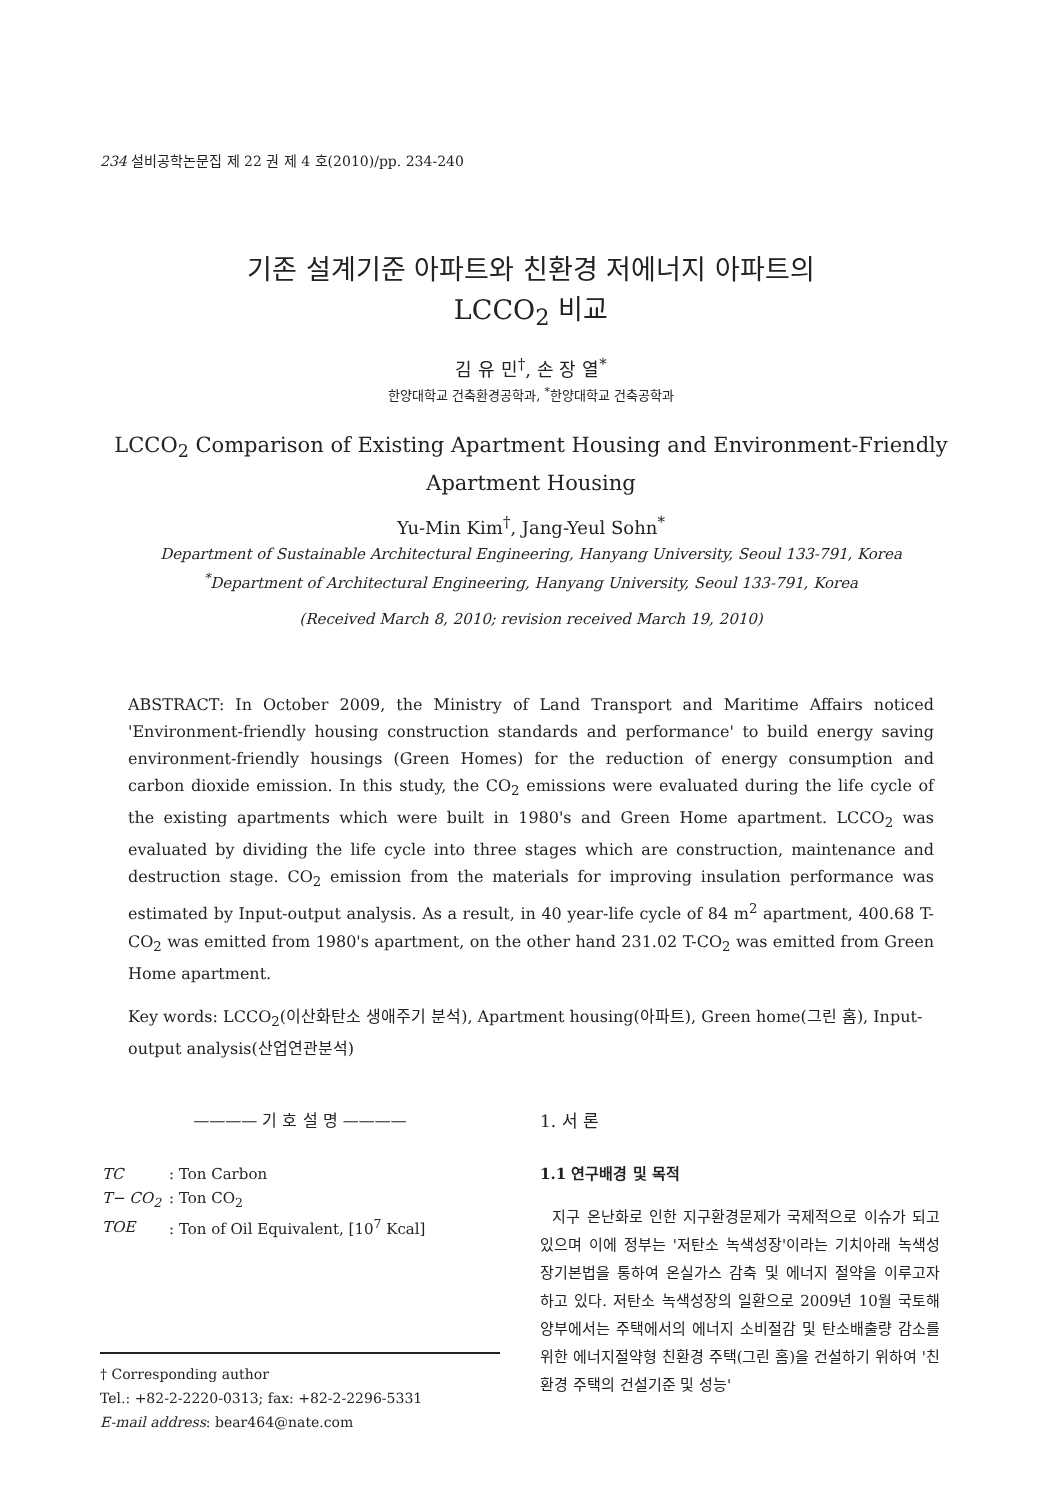234 설비공학논문집 제 22 권 제 4 호(2010)/pp. 234-240
기존 설계기준 아파트와 친환경 저에너지 아파트의
LCCO<sub>2</sub> 비교
김 유 민<sup>†</sup>, 손 장 열<sup>*</sup>
한양대학교 건축환경공학과, <sup>*</sup>한양대학교 건축공학과
LCCO<sub>2</sub> Comparison of Existing Apartment Housing and Environment-Friendly Apartment Housing
Yu-Min Kim<sup>†</sup>, Jang-Yeul Sohn<sup>*</sup>
Department of Sustainable Architectural Engineering, Hanyang University, Seoul 133-791, Korea
<sup>*</sup> Department of Architectural Engineering, Hanyang University, Seoul 133-791, Korea
(Received March 8, 2010; revision received March 19, 2010)
ABSTRACT: In October 2009, the Ministry of Land Transport and Maritime Affairs noticed 'Environment-friendly housing construction standards and performance' to build energy saving environment-friendly housings (Green Homes) for the reduction of energy consumption and carbon dioxide emission. In this study, the CO<sub>2</sub> emissions were evaluated during the life cycle of the existing apartments which were built in 1980's and Green Home apartment. LCCO<sub>2</sub> was evaluated by dividing the life cycle into three stages which are construction, maintenance and destruction stage. CO<sub>2</sub> emission from the materials for improving insulation performance was estimated by Input-output analysis. As a result, in 40 year-life cycle of 84 m<sup>2</sup> apartment, 400.68 T-CO<sub>2</sub> was emitted from 1980's apartment, on the other hand 231.02 T-CO<sub>2</sub> was emitted from Green Home apartment.
Key words: LCCO<sub>2</sub>(이산화탄소 생애주기 분석), Apartment housing(아파트), Green home(그린 홈), Input-output analysis(산업연관분석)
———— 기 호 설 명 ————
| TC | : Ton Carbon |
| T− CO<sub>2</sub> | : Ton CO<sub>2</sub> |
| TOE | : Ton of Oil Equivalent, [10<sup>7</sup> Kcal] |
† Corresponding author
Tel.: +82-2-2220-0313; fax: +82-2-2296-5331
E-mail address: bear464@nate.com
1. 서 론
1.1 연구배경 및 목적
지구 온난화로 인한 지구환경문제가 국제적으로 이슈가 되고 있으며 이에 정부는 '저탄소 녹색성장'이라는 기치아래 녹색성장기본법을 통하여 온실가스 감축 및 에너지 절약을 이루고자 하고 있다. 저탄소 녹색성장의 일환으로 2009년 10월 국토해양부에서는 주택에서의 에너지 소비절감 및 탄소배출량 감소를 위한 에너지절약형 친환경 주택(그린 홈)을 건설하기 위하여 '친환경 주택의 건설기준 및 성능'